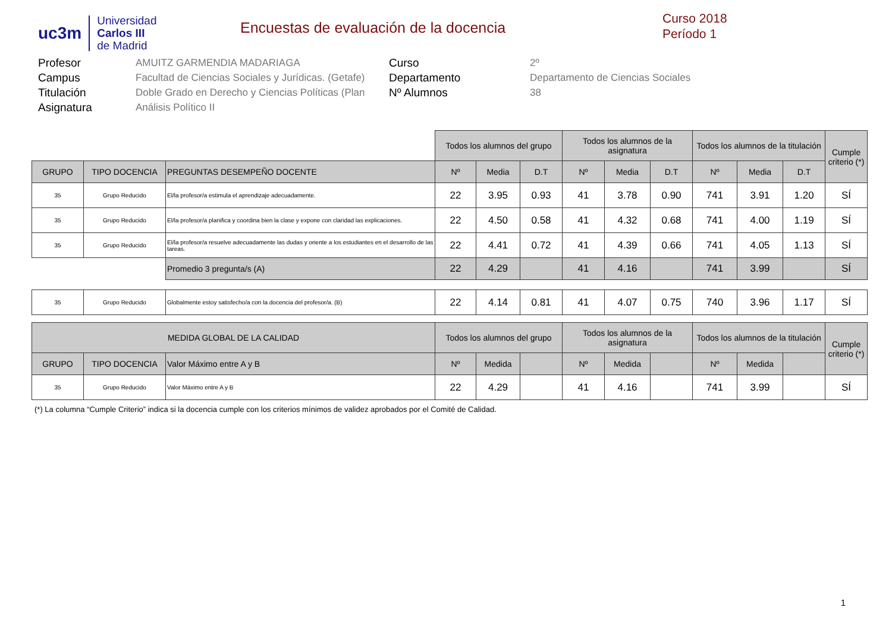uc3m
Universidad
Carlos III
de Madrid
Encuestas de evaluación de la docencia
Curso 2018
Período 1
Profesor
AMUITZ GARMENDIA MADARIAGA
Curso
2º
Campus
Facultad de Ciencias Sociales y Jurídicas. (Getafe)
Departamento
Departamento de Ciencias Sociales
Titulación
Doble Grado en Derecho y Ciencias Políticas (Plan
Nº Alumnos
38
Asignatura
Análisis Político II
| | | | Todos los alumnos del grupo | | | Todos los alumnos de la asignatura | | | Todos los alumnos de la titulación | | | Cumple criterio (*) |
| GRUPO | TIPO DOCENCIA | PREGUNTAS DESEMPEÑO DOCENTE | Nº | Media | D.T | Nº | Media | D.T | Nº | Media | D.T | |
| 35 | Grupo Reducido | El/la profesor/a estimula el aprendizaje adecuadamente. | 22 | 3.95 | 0.93 | 41 | 3.78 | 0.90 | 741 | 3.91 | 1.20 | SÍ |
| 35 | Grupo Reducido | El/la profesor/a planifica y coordina bien la clase y expone con claridad las explicaciones. | 22 | 4.50 | 0.58 | 41 | 4.32 | 0.68 | 741 | 4.00 | 1.19 | SÍ |
| 35 | Grupo Reducido | El/la profesor/a resuelve adecuadamente las dudas y oriente a los estudiantes en el desarrollo de las tareas. | 22 | 4.41 | 0.72 | 41 | 4.39 | 0.66 | 741 | 4.05 | 1.13 | SÍ |
| | | Promedio 3 pregunta/s (A) | 22 | 4.29 | | 41 | 4.16 | | 741 | 3.99 | | SÍ |
| 35 | Grupo Reducido | Globalmente estoy satisfecho/a con la docencia del profesor/a. (B) | 22 | 4.14 | 0.81 | 41 | 4.07 | 0.75 | 740 | 3.96 | 1.17 | SÍ |
| MEDIDA GLOBAL DE LA CALIDAD | | | Todos los alumnos del grupo | | | Todos los alumnos de la asignatura | | | Todos los alumnos de la titulación | | | Cumple criterio (*) |
| GRUPO | TIPO DOCENCIA | Valor Máximo entre A y B | Nº | Medida | | Nº | Medida | | Nº | Medida | | |
| 35 | Grupo Reducido | Valor Máximo entre A y B | 22 | 4.29 | | 41 | 4.16 | | 741 | 3.99 | | SÍ |
(*) La columna “Cumple Criterio” indica si la docencia cumple con los criterios mínimos de validez aprobados por el Comité de Calidad.
1